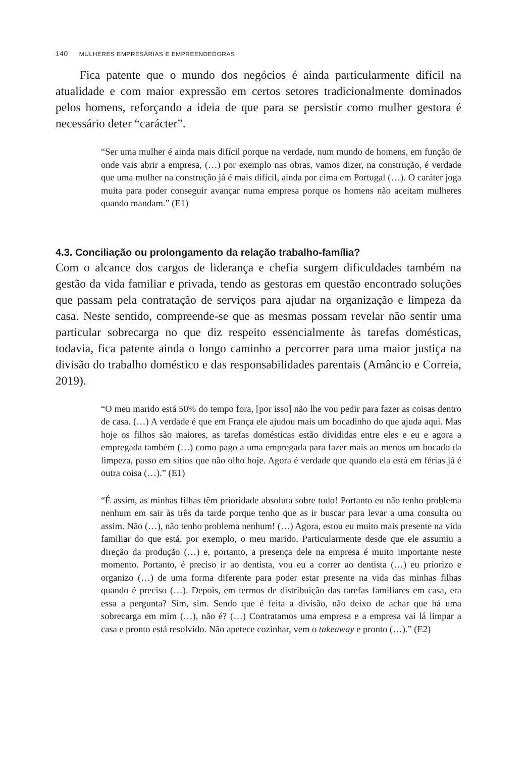140 MULHERES EMPRESÁRIAS E EMPREENDEDORAS
Fica patente que o mundo dos negócios é ainda particularmente difícil na atualidade e com maior expressão em certos setores tradicionalmente dominados pelos homens, reforçando a ideia de que para se persistir como mulher gestora é necessário deter “carácter”.
“Ser uma mulher é ainda mais difícil porque na verdade, num mundo de homens, em função de onde vais abrir a empresa, (…) por exemplo nas obras, vamos dizer, na construção, é verdade que uma mulher na construção já é mais difícil, ainda por cima em Portugal (…). O caráter joga muita para poder conseguir avançar numa empresa porque os homens não aceitam mulheres quando mandam.” (E1)
4.3. Conciliação ou prolongamento da relação trabalho-família?
Com o alcance dos cargos de liderança e chefia surgem dificuldades também na gestão da vida familiar e privada, tendo as gestoras em questão encontrado soluções que passam pela contratação de serviços para ajudar na organização e limpeza da casa. Neste sentido, compreende-se que as mesmas possam revelar não sentir uma particular sobrecarga no que diz respeito essencialmente às tarefas domésticas, todavia, fica patente ainda o longo caminho a percorrer para uma maior justiça na divisão do trabalho doméstico e das responsabilidades parentais (Amâncio e Correia, 2019).
“O meu marido está 50% do tempo fora, [por isso] não lhe vou pedir para fazer as coisas dentro de casa. (…) A verdade é que em França ele ajudou mais um bocadinho do que ajuda aqui. Mas hoje os filhos são maiores, as tarefas domésticas estão divididas entre eles e eu e agora a empregada também (…) como pago a uma empregada para fazer mais ao menos um bocado da limpeza, passo em sítios que não olho hoje. Agora é verdade que quando ela está em férias já é outra coisa (…).” (E1)
“É assim, as minhas filhas têm prioridade absoluta sobre tudo! Portanto eu não tenho problema nenhum em sair às três da tarde porque tenho que as ir buscar para levar a uma consulta ou assim. Não (…), não tenho problema nenhum! (…) Agora, estou eu muito mais presente na vida familiar do que está, por exemplo, o meu marido. Particularmente desde que ele assumiu a direção da produção (…) e, portanto, a presença dele na empresa é muito importante neste momento. Portanto, é preciso ir ao dentista, vou eu a correr ao dentista (…) eu priorizo e organizo (…) de uma forma diferente para poder estar presente na vida das minhas filhas quando é preciso (…). Depois, em termos de distribuição das tarefas familiares em casa, era essa a pergunta? Sim, sim. Sendo que é feita a divisão, não deixo de achar que há uma sobrecarga em mim (…), não é? (…) Contratamos uma empresa e a empresa vai lá limpar a casa e pronto está resolvido. Não apetece cozinhar, vem o takeaway e pronto (…).” (E2)